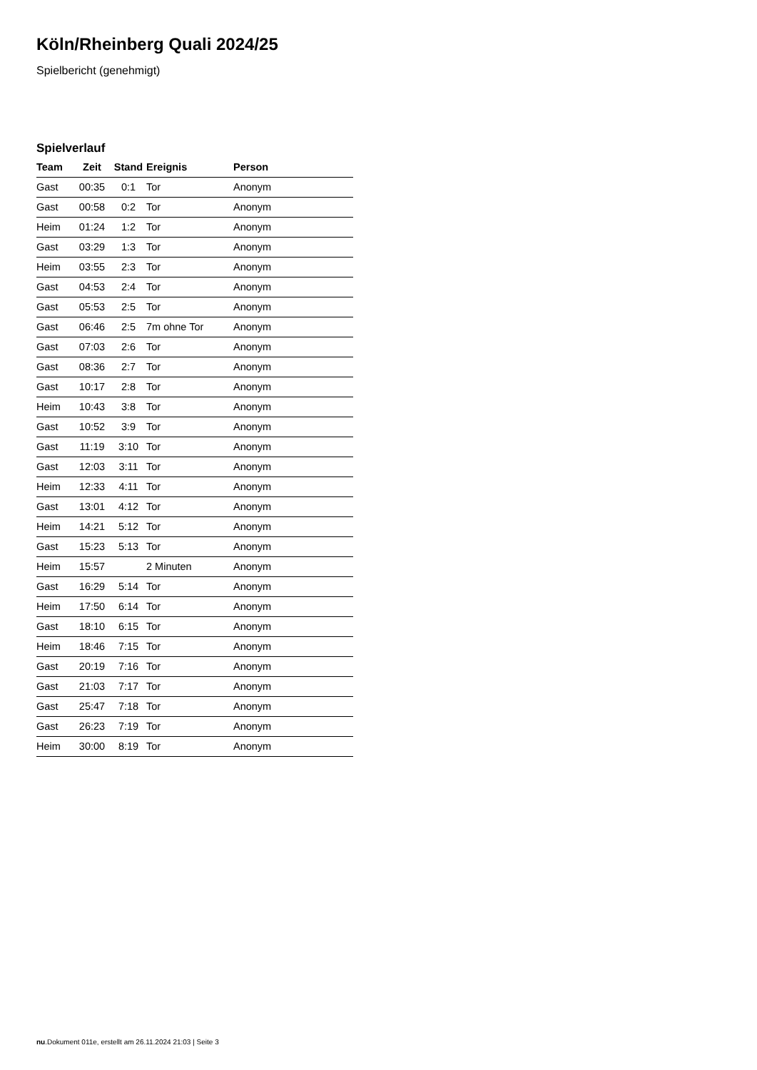Köln/Rheinberg Quali 2024/25
Spielbericht (genehmigt)
Spielverlauf
| Team | Zeit | Stand | Ereignis | Person |
| --- | --- | --- | --- | --- |
| Gast | 00:35 | 0:1 | Tor | Anonym |
| Gast | 00:58 | 0:2 | Tor | Anonym |
| Heim | 01:24 | 1:2 | Tor | Anonym |
| Gast | 03:29 | 1:3 | Tor | Anonym |
| Heim | 03:55 | 2:3 | Tor | Anonym |
| Gast | 04:53 | 2:4 | Tor | Anonym |
| Gast | 05:53 | 2:5 | Tor | Anonym |
| Gast | 06:46 | 2:5 | 7m ohne Tor | Anonym |
| Gast | 07:03 | 2:6 | Tor | Anonym |
| Gast | 08:36 | 2:7 | Tor | Anonym |
| Gast | 10:17 | 2:8 | Tor | Anonym |
| Heim | 10:43 | 3:8 | Tor | Anonym |
| Gast | 10:52 | 3:9 | Tor | Anonym |
| Gast | 11:19 | 3:10 | Tor | Anonym |
| Gast | 12:03 | 3:11 | Tor | Anonym |
| Heim | 12:33 | 4:11 | Tor | Anonym |
| Gast | 13:01 | 4:12 | Tor | Anonym |
| Heim | 14:21 | 5:12 | Tor | Anonym |
| Gast | 15:23 | 5:13 | Tor | Anonym |
| Heim | 15:57 | | 2 Minuten | Anonym |
| Gast | 16:29 | 5:14 | Tor | Anonym |
| Heim | 17:50 | 6:14 | Tor | Anonym |
| Gast | 18:10 | 6:15 | Tor | Anonym |
| Heim | 18:46 | 7:15 | Tor | Anonym |
| Gast | 20:19 | 7:16 | Tor | Anonym |
| Gast | 21:03 | 7:17 | Tor | Anonym |
| Gast | 25:47 | 7:18 | Tor | Anonym |
| Gast | 26:23 | 7:19 | Tor | Anonym |
| Heim | 30:00 | 8:19 | Tor | Anonym |
nu.Dokument 011e, erstellt am 26.11.2024 21:03 | Seite 3